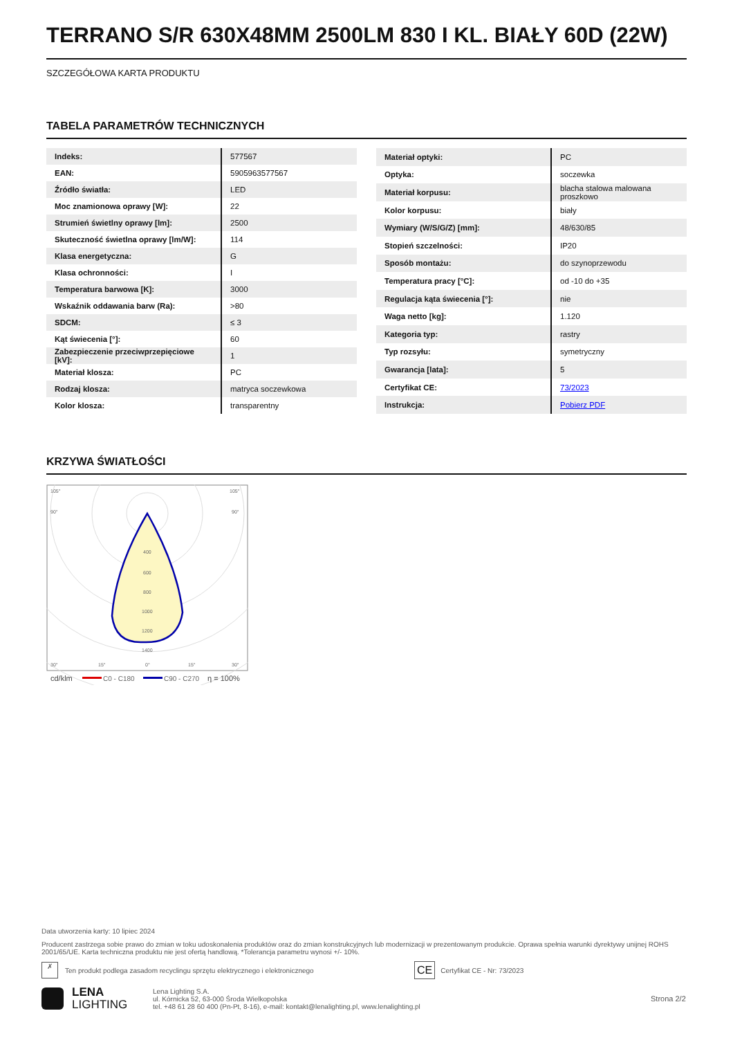TERRANO S/R 630X48MM 2500LM 830 I KL. BIAŁY 60D (22W)
SZCZEGÓŁOWA KARTA PRODUKTU
TABELA PARAMETRÓW TECHNICZNYCH
| Indeks: | 577567 |
| EAN: | 5905963577567 |
| Źródło światła: | LED |
| Moc znamionowa oprawy [W]: | 22 |
| Strumień świetlny oprawy [lm]: | 2500 |
| Skuteczność świetlna oprawy [lm/W]: | 114 |
| Klasa energetyczna: | G |
| Klasa ochronności: | I |
| Temperatura barwowa [K]: | 3000 |
| Wskaźnik oddawania barw (Ra): | >80 |
| SDCM: | ≤ 3 |
| Kąt świecenia [°]: | 60 |
| Zabezpieczenie przeciwprzepięciowe [kV]: | 1 |
| Materiał klosza: | PC |
| Rodzaj klosza: | matryca soczewkowa |
| Kolor klosza: | transparentny |
| Materiał optyki: | PC |
| Optyka: | soczewka |
| Materiał korpusu: | blacha stalowa malowana proszkowo |
| Kolor korpusu: | biały |
| Wymiary (W/S/G/Z) [mm]: | 48/630/85 |
| Stopień szczelności: | IP20 |
| Sposób montażu: | do szynoprzewodu |
| Temperatura pracy [°C]: | od -10 do +35 |
| Regulacja kąta świecenia [°]: | nie |
| Waga netto [kg]: | 1.120 |
| Kategoria typ: | rastry |
| Typ rozsyłu: | symetryczny |
| Gwarancja [lata]: | 5 |
| Certyfikat CE: | 73/2023 |
| Instrukcja: | Pobierz PDF |
KRZYWA ŚWIATŁOŚCI
105°
105°
90°
90°
400
600
800
1000
1200
1400
30°
15°
0°
15°
30°
cd/klm
C0 - C180
C90 - C270
η = 100%
Data utworzenia karty: 10 lipiec 2024
Producent zastrzega sobie prawo do zmian w toku udoskonalenia produktów oraz do zmian konstrukcyjnych lub modernizacji w prezentowanym produkcie. Oprawa spełnia warunki dyrektywy unijnej ROHS 2001/65/UE. Karta techniczna produktu nie jest ofertą handlową. *Tolerancja parametru wynosi +/- 10%.
✗ Ten produkt podlega zasadom recyclingu sprzętu elektrycznego i elektronicznego CE Certyfikat CE - Nr: 73/2023
LENA
LIGHTING Lena Lighting S.A.
ul. Kórnicka 52, 63-000 Środa Wielkopolska
tel. +48 61 28 60 400 (Pn-Pt, 8-16), e-mail: kontakt@lenalighting.pl, www.lenalighting.pl Strona 2/2